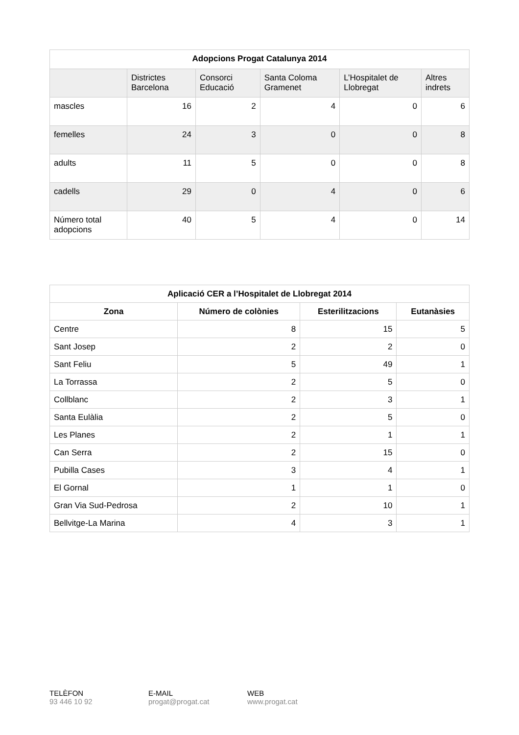| Adopcions Progat Catalunya 2014 | | | | | |
| | Districtes Barcelona | Consorci Educació | Santa Coloma Gramenet | L’Hospitalet de Llobregat | Altres indrets |
| mascles | 16 | 2 | 4 | 0 | 6 |
| femelles | 24 | 3 | 0 | 0 | 8 |
| adults | 11 | 5 | 0 | 0 | 8 |
| cadells | 29 | 0 | 4 | 0 | 6 |
| Número total adopcions | 40 | 5 | 4 | 0 | 14 |
| Aplicació CER a l’Hospitalet de Llobregat 2014 | | | |
| Zona | Número de colònies | Esterilitzacions | Eutanàsies |
| Centre | 8 | 15 | 5 |
| Sant Josep | 2 | 2 | 0 |
| Sant Feliu | 5 | 49 | 1 |
| La Torrassa | 2 | 5 | 0 |
| Collblanc | 2 | 3 | 1 |
| Santa Eulàlia | 2 | 5 | 0 |
| Les Planes | 2 | 1 | 1 |
| Can Serra | 2 | 15 | 0 |
| Pubilla Cases | 3 | 4 | 1 |
| El Gornal | 1 | 1 | 0 |
| Gran Via Sud-Pedrosa | 2 | 10 | 1 |
| Bellvitge-La Marina | 4 | 3 | 1 |
TELÈFON
93 446 10 92
E-MAIL
progat@progat.cat
WEB
www.progat.cat